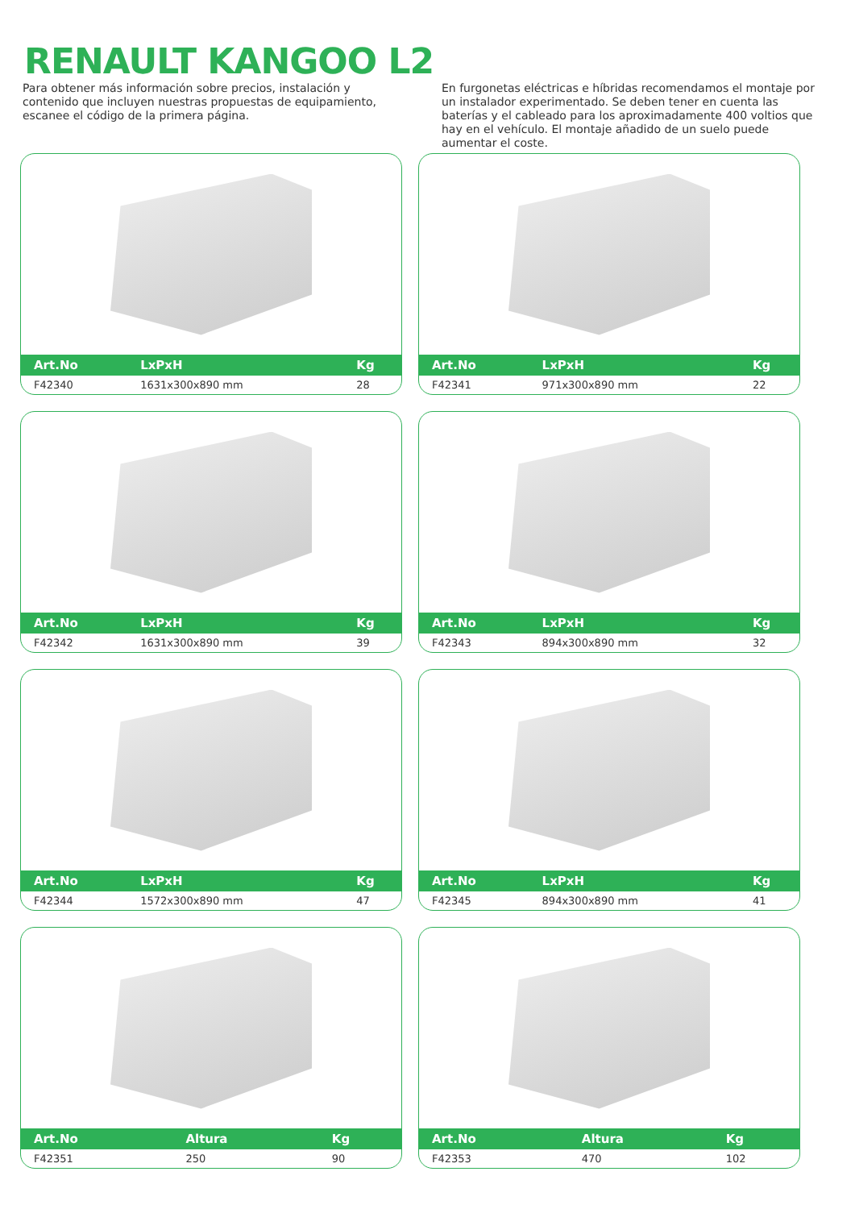RENAULT KANGOO L2
Para obtener más información sobre precios, instalación y contenido que incluyen nuestras propuestas de equipamiento, escanee el código de la primera página.
En furgonetas eléctricas e híbridas recomendamos el montaje por un instalador experimentado. Se deben tener en cuenta las baterías y el cableado para los aproximadamente 400 voltios que hay en el vehículo. El montaje añadido de un suelo puede aumentar el coste.
| Art.No | LxPxH | Kg |
| --- | --- | --- |
| F42340 | 1631x300x890 mm | 28 |
| Art.No | LxPxH | Kg |
| --- | --- | --- |
| F42341 | 971x300x890 mm | 22 |
| Art.No | LxPxH | Kg |
| --- | --- | --- |
| F42342 | 1631x300x890 mm | 39 |
| Art.No | LxPxH | Kg |
| --- | --- | --- |
| F42343 | 894x300x890 mm | 32 |
| Art.No | LxPxH | Kg |
| --- | --- | --- |
| F42344 | 1572x300x890 mm | 47 |
| Art.No | LxPxH | Kg |
| --- | --- | --- |
| F42345 | 894x300x890 mm | 41 |
| Art.No | Altura | Kg |
| --- | --- | --- |
| F42351 | 250 | 90 |
| Art.No | Altura | Kg |
| --- | --- | --- |
| F42353 | 470 | 102 |